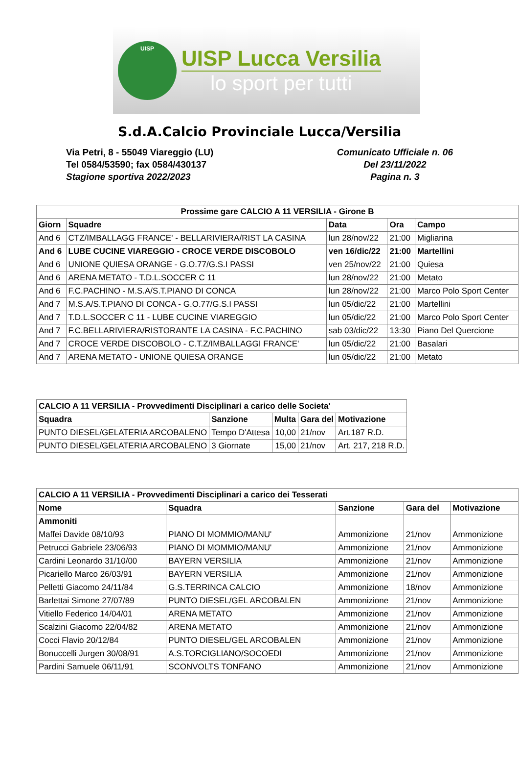UISP
UISP Lucca Versilia
lo sport per tutti
S.d.A.Calcio Provinciale Lucca/Versilia
Via Petri, 8 - 55049 Viareggio (LU)
Tel 0584/53590; fax 0584/430137
Stagione sportiva 2022/2023
Comunicato Ufficiale n. 06
Del 23/11/2022
Pagina n. 3
| Prossime gare CALCIO A 11 VERSILIA - Girone B | | | | |
| --- | --- | --- | --- | --- |
| Giorn | Squadre | Data | Ora | Campo |
| And 6 | CTZ/IMBALLAGG FRANCE' - BELLARIVIERA/RIST LA CASINA | lun 28/nov/22 | 21:00 | Migliarina |
| And 6 | LUBE CUCINE VIAREGGIO - CROCE VERDE DISCOBOLO | ven 16/dic/22 | 21:00 | Martellini |
| And 6 | UNIONE QUIESA ORANGE - G.O.77/G.S.I PASSI | ven 25/nov/22 | 21:00 | Quiesa |
| And 6 | ARENA METATO - T.D.L.SOCCER C 11 | lun 28/nov/22 | 21:00 | Metato |
| And 6 | F.C.PACHINO - M.S.A/S.T.PIANO DI CONCA | lun 28/nov/22 | 21:00 | Marco Polo Sport Center |
| And 7 | M.S.A/S.T.PIANO DI CONCA - G.O.77/G.S.I PASSI | lun 05/dic/22 | 21:00 | Martellini |
| And 7 | T.D.L.SOCCER C 11 - LUBE CUCINE VIAREGGIO | lun 05/dic/22 | 21:00 | Marco Polo Sport Center |
| And 7 | F.C.BELLARIVIERA/RISTORANTE LA CASINA - F.C.PACHINO | sab 03/dic/22 | 13:30 | Piano Del Quercione |
| And 7 | CROCE VERDE DISCOBOLO - C.T.Z/IMBALLAGGI FRANCE' | lun 05/dic/22 | 21:00 | Basalari |
| And 7 | ARENA METATO - UNIONE QUIESA ORANGE | lun 05/dic/22 | 21:00 | Metato |
| CALCIO A 11 VERSILIA - Provvedimenti Disciplinari a carico delle Societa' | | | | |
| --- | --- | --- | --- | --- |
| Squadra | Sanzione | Multa | Gara del | Motivazione |
| PUNTO DIESEL/GELATERIA ARCOBALENO | Tempo D'Attesa | 10,00 | 21/nov | Art.187 R.D. |
| PUNTO DIESEL/GELATERIA ARCOBALENO | 3 Giornate | 15,00 | 21/nov | Art. 217, 218 R.D. |
| CALCIO A 11 VERSILIA - Provvedimenti Disciplinari a carico dei Tesserati | | | | |
| --- | --- | --- | --- | --- |
| Nome | Squadra | Sanzione | Gara del | Motivazione |
| Ammoniti | | | | |
| Maffei Davide 08/10/93 | PIANO DI MOMMIO/MANU' | Ammonizione | 21/nov | Ammonizione |
| Petrucci Gabriele 23/06/93 | PIANO DI MOMMIO/MANU' | Ammonizione | 21/nov | Ammonizione |
| Cardini Leonardo 31/10/00 | BAYERN VERSILIA | Ammonizione | 21/nov | Ammonizione |
| Picariello Marco 26/03/91 | BAYERN VERSILIA | Ammonizione | 21/nov | Ammonizione |
| Pelletti Giacomo 24/11/84 | G.S.TERRINCA CALCIO | Ammonizione | 18/nov | Ammonizione |
| Barlettai Simone 27/07/89 | PUNTO DIESEL/GEL ARCOBALEN | Ammonizione | 21/nov | Ammonizione |
| Vitiello Federico 14/04/01 | ARENA METATO | Ammonizione | 21/nov | Ammonizione |
| Scalzini Giacomo 22/04/82 | ARENA METATO | Ammonizione | 21/nov | Ammonizione |
| Cocci Flavio 20/12/84 | PUNTO DIESEL/GEL ARCOBALEN | Ammonizione | 21/nov | Ammonizione |
| Bonuccelli Jurgen 30/08/91 | A.S.TORCIGLIANO/SOCOEDI | Ammonizione | 21/nov | Ammonizione |
| Pardini Samuele 06/11/91 | SCONVOLTS TONFANO | Ammonizione | 21/nov | Ammonizione |